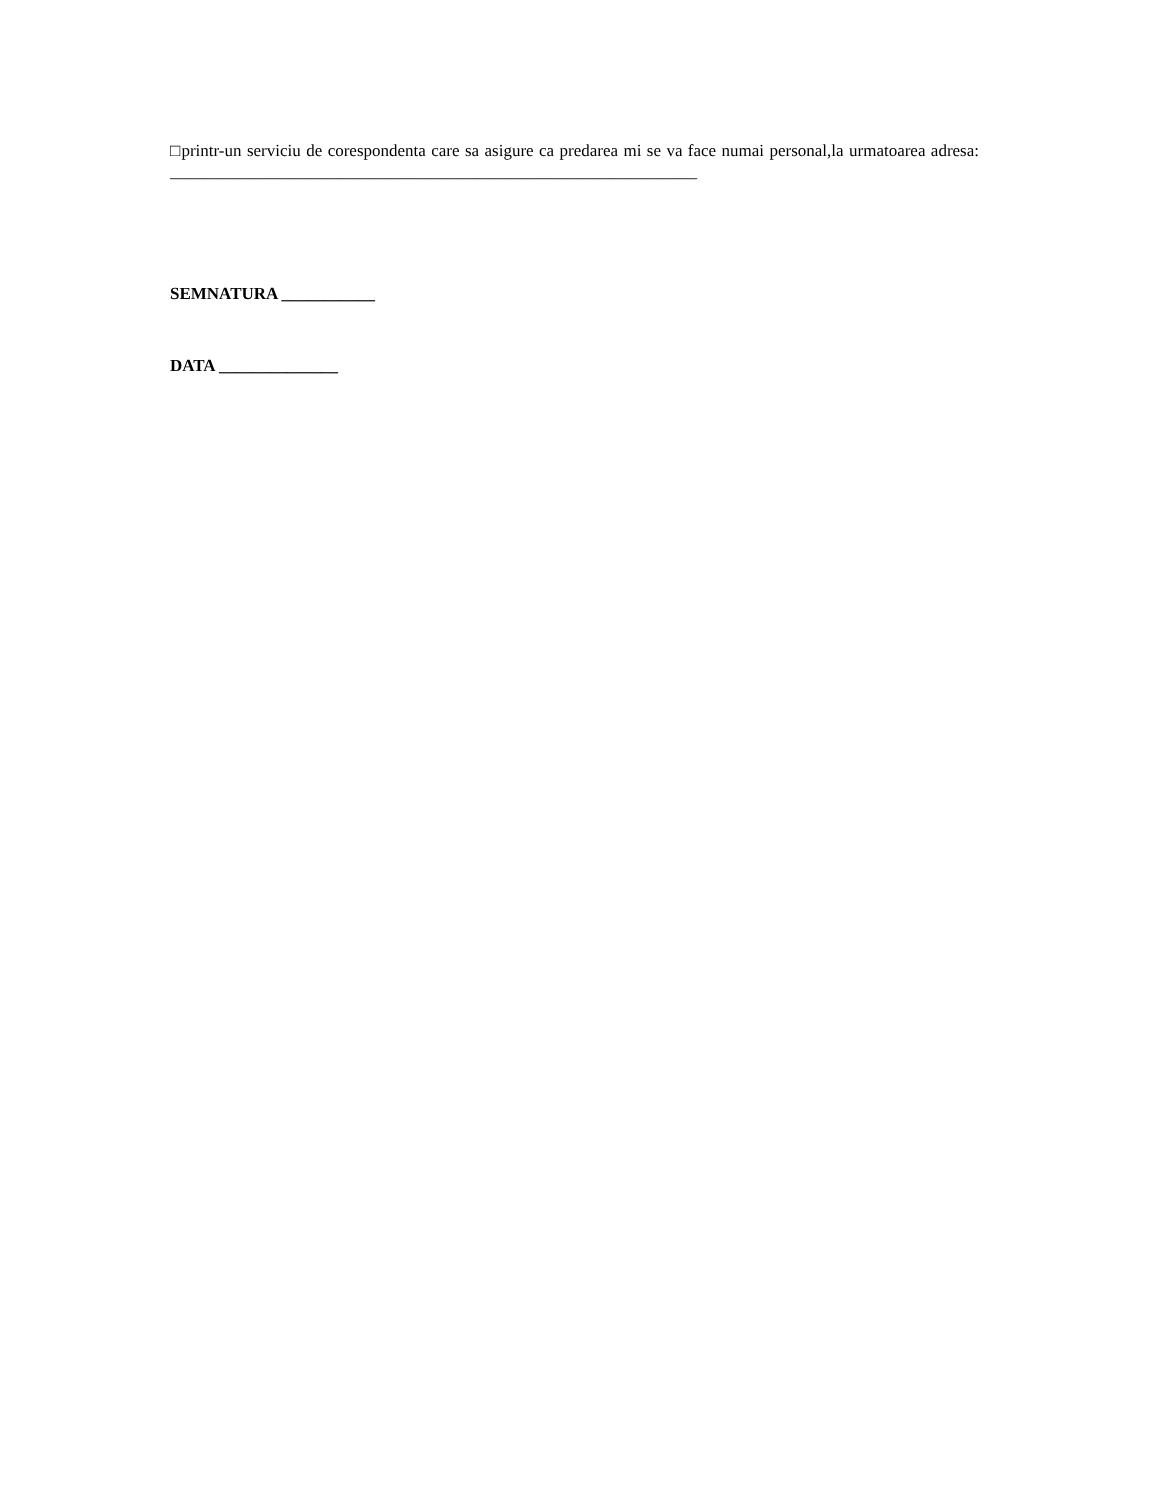□printr-un serviciu de corespondenta care sa asigure ca predarea mi se va face numai personal,la urmatoarea adresa: ______________________________________________________________
SEMNATURA ___________
DATA ______________